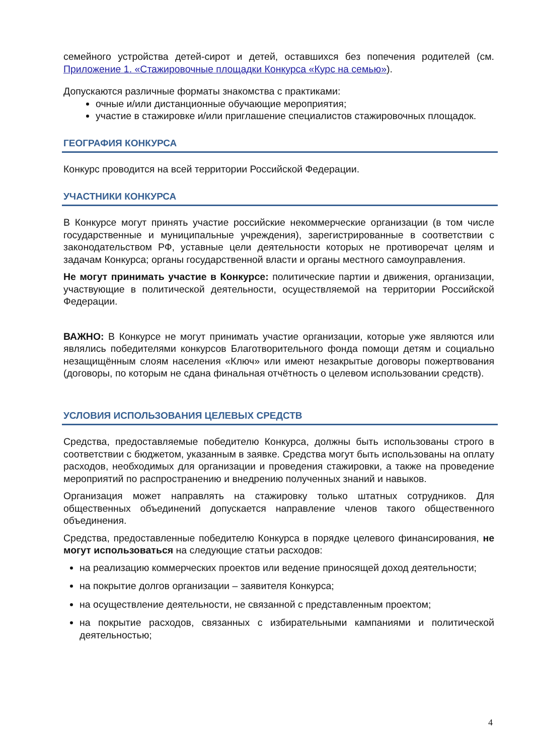семейного устройства детей-сирот и детей, оставшихся без попечения родителей (см. Приложение 1. «Стажировочные площадки Конкурса «Курс на семью»).
Допускаются различные форматы знакомства с практиками:
очные и/или дистанционные обучающие мероприятия;
участие в стажировке и/или приглашение специалистов стажировочных площадок.
ГЕОГРАФИЯ КОНКУРСА
Конкурс проводится на всей территории Российской Федерации.
УЧАСТНИКИ КОНКУРСА
В Конкурсе могут принять участие российские некоммерческие организации (в том числе государственные и муниципальные учреждения), зарегистрированные в соответствии с законодательством РФ, уставные цели деятельности которых не противоречат целям и задачам Конкурса; органы государственной власти и органы местного самоуправления.
Не могут принимать участие в Конкурсе: политические партии и движения, организации, участвующие в политической деятельности, осуществляемой на территории Российской Федерации.
ВАЖНО: В Конкурсе не могут принимать участие организации, которые уже являются или являлись победителями конкурсов Благотворительного фонда помощи детям и социально незащищённым слоям населения «Ключ» или имеют незакрытые договоры пожертвования (договоры, по которым не сдана финальная отчётность о целевом использовании средств).
УСЛОВИЯ ИСПОЛЬЗОВАНИЯ ЦЕЛЕВЫХ СРЕДСТВ
Средства, предоставляемые победителю Конкурса, должны быть использованы строго в соответствии с бюджетом, указанным в заявке. Средства могут быть использованы на оплату расходов, необходимых для организации и проведения стажировки, а также на проведение мероприятий по распространению и внедрению полученных знаний и навыков.
Организация может направлять на стажировку только штатных сотрудников. Для общественных объединений допускается направление членов такого общественного объединения.
Средства, предоставленные победителю Конкурса в порядке целевого финансирования, не могут использоваться на следующие статьи расходов:
на реализацию коммерческих проектов или ведение приносящей доход деятельности;
на покрытие долгов организации – заявителя Конкурса;
на осуществление деятельности, не связанной с представленным проектом;
на покрытие расходов, связанных с избирательными кампаниями и политической деятельностью;
4